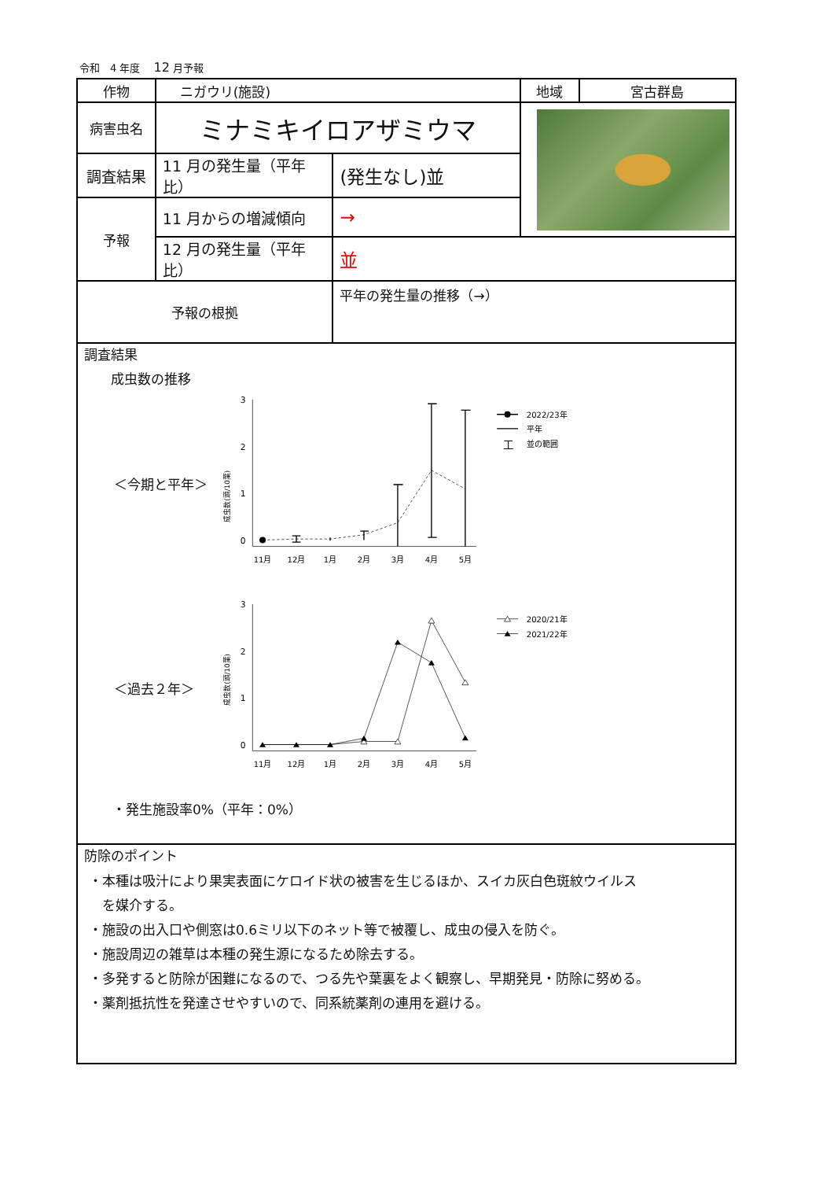令和　4 年度　 12 月予報
| 作物 | ニガウリ(施設) | | 地域 | 宮古群島 |
| 病害虫名 | ミナミキイロアザミウマ | | | |
| 調査結果 | 11 月の発生量（平年比） | (発生なし)並 | | |
| 予報 | 11 月からの増減傾向 | → | | |
| | 12 月の発生量（平年比） | 並 | | |
| 予報の根拠 | | 平年の発生量の推移（→） | | |
| 調査結果 成虫数の推移 ＜今期と平年＞ 成虫数(頭/10葉) 3 2 1 0 11月 12月 1月 2月 3月 4月 5月 2022/23年 平年 工 並の範囲 ＜過去２年＞ 成虫数(頭/10葉) 3 2 1 0 11月 12月 1月 2月 3月 4月 5月 2020/21年 2021/22年 ・発生施設率0%（平年：0%） | | | | |
| 防除のポイント ・本種は吸汁により果実表面にケロイド状の被害を生じるほか、スイカ灰白色斑紋ウイルス を媒介する。 ・施設の出入口や側窓は0.6ミリ以下のネット等で被覆し、成虫の侵入を防ぐ。 ・施設周辺の雑草は本種の発生源になるため除去する。 ・多発すると防除が困難になるので、つる先や葉裏をよく観察し、早期発見・防除に努める。 ・薬剤抵抗性を発達させやすいので、同系統薬剤の連用を避ける。 | | | | |